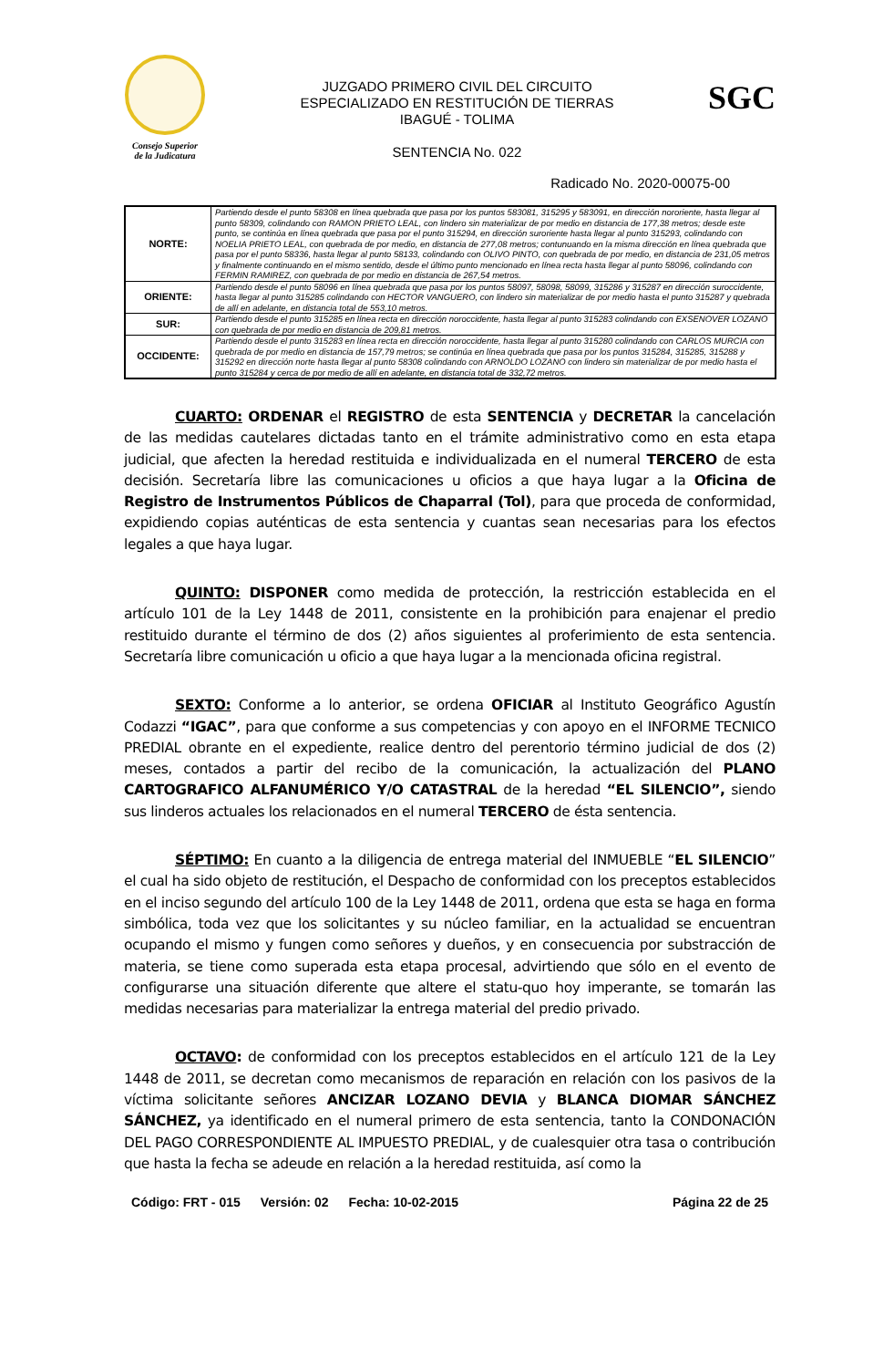Consejo Superior
de la Judicatura
JUZGADO PRIMERO CIVIL DEL CIRCUITO
ESPECIALIZADO EN RESTITUCIÓN DE TIERRAS
IBAGUÉ - TOLIMA
SENTENCIA No. 022
SGC
Radicado No. 2020-00075-00
| NORTE: | Partiendo desde el punto 58308 en línea quebrada que pasa por los puntos 583081, 315295 y 583091, en dirección nororiente, hasta llegar al punto 58309, colindando con RAMON PRIETO LEAL, con lindero sin materializar de por medio en distancia de 177,38 metros; desde este punto, se continúa en línea quebrada que pasa por el punto 315294, en dirección suroriente hasta llegar al punto 315293, colindando con NOELIA PRIETO LEAL, con quebrada de por medio, en distancia de 277,08 metros; contunuando en la misma dirección en línea quebrada que pasa por el punto 58336, hasta llegar al punto 58133, colindando con OLIVO PINTO, con quebrada de por medio, en distancia de 231,05 metros y finalmente continuando en el mismo sentido, desde el último punto mencionado en línea recta hasta llegar al punto 58096, colindando con FERMIN RAMIREZ, con quebrada de por medio en distancia de 267,54 metros. |
| ORIENTE: | Partiendo desde el punto 58096 en línea quebrada que pasa por los puntos 58097, 58098, 58099, 315286 y 315287 en dirección suroccidente, hasta llegar al punto 315285 colindando con HECTOR VANGUERO, con lindero sin materializar de por medio hasta el punto 315287 y quebrada de allí en adelante, en distancia total de 553,10 metros. |
| SUR: | Partiendo desde el punto 315285 en línea recta en dirección noroccidente, hasta llegar al punto 315283 colindando con EXSENOVER LOZANO con quebrada de por medio en distancia de 209,81 metros. |
| OCCIDENTE: | Partiendo desde el punto 315283 en línea recta en dirección noroccidente, hasta llegar al punto 315280 colindando con CARLOS MURCIA con quebrada de por medio en distancia de 157,79 metros; se continúa en línea quebrada que pasa por los puntos 315284, 315285, 315288 y 315292 en dirección norte hasta llegar al punto 58308 colindando con ARNOLDO LOZANO con lindero sin materializar de por medio hasta el punto 315284 y cerca de por medio de allí en adelante, en distancia total de 332,72 metros. |
CUARTO: ORDENAR el REGISTRO de esta SENTENCIA y DECRETAR la cancelación de las medidas cautelares dictadas tanto en el trámite administrativo como en esta etapa judicial, que afecten la heredad restituida e individualizada en el numeral TERCERO de esta decisión. Secretaría libre las comunicaciones u oficios a que haya lugar a la Oficina de Registro de Instrumentos Públicos de Chaparral (Tol), para que proceda de conformidad, expidiendo copias auténticas de esta sentencia y cuantas sean necesarias para los efectos legales a que haya lugar.
QUINTO: DISPONER como medida de protección, la restricción establecida en el artículo 101 de la Ley 1448 de 2011, consistente en la prohibición para enajenar el predio restituido durante el término de dos (2) años siguientes al proferimiento de esta sentencia. Secretaría libre comunicación u oficio a que haya lugar a la mencionada oficina registral.
SEXTO: Conforme a lo anterior, se ordena OFICIAR al Instituto Geográfico Agustín Codazzi “IGAC”, para que conforme a sus competencias y con apoyo en el INFORME TECNICO PREDIAL obrante en el expediente, realice dentro del perentorio término judicial de dos (2) meses, contados a partir del recibo de la comunicación, la actualización del PLANO CARTOGRAFICO ALFANUMÉRICO Y/O CATASTRAL de la heredad “EL SILENCIO”, siendo sus linderos actuales los relacionados en el numeral TERCERO de ésta sentencia.
SÉPTIMO: En cuanto a la diligencia de entrega material del INMUEBLE “EL SILENCIO” el cual ha sido objeto de restitución, el Despacho de conformidad con los preceptos establecidos en el inciso segundo del artículo 100 de la Ley 1448 de 2011, ordena que esta se haga en forma simbólica, toda vez que los solicitantes y su núcleo familiar, en la actualidad se encuentran ocupando el mismo y fungen como señores y dueños, y en consecuencia por substracción de materia, se tiene como superada esta etapa procesal, advirtiendo que sólo en el evento de configurarse una situación diferente que altere el statu-quo hoy imperante, se tomarán las medidas necesarias para materializar la entrega material del predio privado.
OCTAVO: de conformidad con los preceptos establecidos en el artículo 121 de la Ley 1448 de 2011, se decretan como mecanismos de reparación en relación con los pasivos de la víctima solicitante señores ANCIZAR LOZANO DEVIA y BLANCA DIOMAR SÁNCHEZ SÁNCHEZ, ya identificado en el numeral primero de esta sentencia, tanto la CONDONACIÓN DEL PAGO CORRESPONDIENTE AL IMPUESTO PREDIAL, y de cualesquier otra tasa o contribución que hasta la fecha se adeude en relación a la heredad restituida, así como la
Código: FRT - 015 Versión: 02 Fecha: 10-02-2015 Página 22 de 25